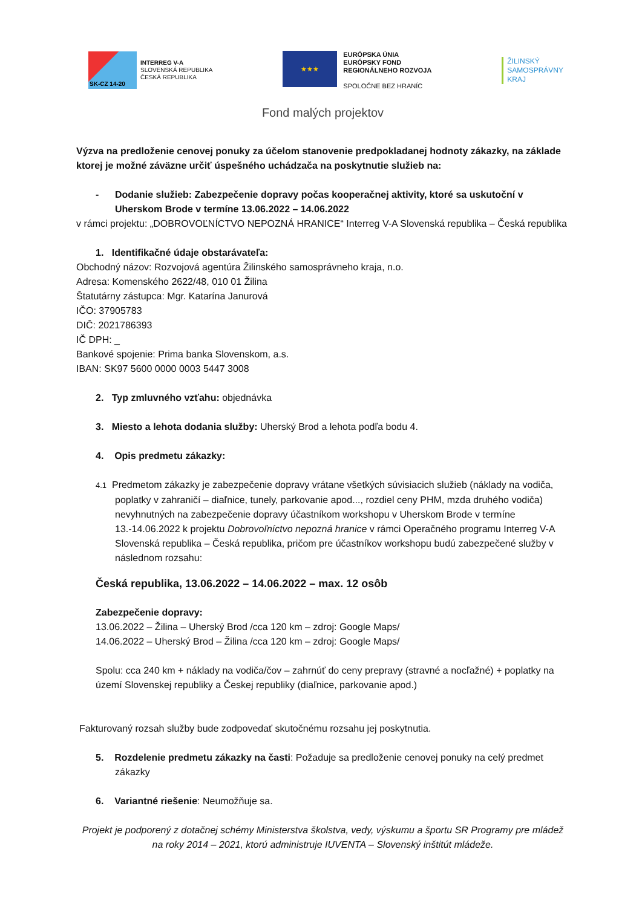SK-CZ 14-20
INTERREG V-A
SLOVENSKÁ REPUBLIKA
ČESKÁ REPUBLIKA
★★★
EURÓPSKA ÚNIA
EURÓPSKY FOND
REGIONÁLNEHO ROZVOJA
SPOLOČNE BEZ HRANÍC
ŽILINSKÝ
SAMOSPRÁVNY
KRAJ
Fond malých projektov
Výzva na predloženie cenovej ponuky za účelom stanovenie predpokladanej hodnoty zákazky, na základe ktorej je možné záväzne určiť úspešného uchádzača na poskytnutie služieb na:
- Dodanie služieb: Zabezpečenie dopravy počas kooperačnej aktivity, ktoré sa uskutoční v Uherskom Brode v termíne 13.06.2022 – 14.06.2022
v rámci projektu: „DOBROVOĽNÍCTVO NEPOZNÁ HRANICE“ Interreg V-A Slovenská republika – Česká republika
1. Identifikačné údaje obstarávateľa:
Obchodný názov: Rozvojová agentúra Žilinského samosprávneho kraja, n.o.
Adresa: Komenského 2622/48, 010 01 Žilina
Štatutárny zástupca: Mgr. Katarína Janurová
IČO: 37905783
DIČ: 2021786393
IČ DPH: _
Bankové spojenie: Prima banka Slovenskom, a.s.
IBAN: SK97 5600 0000 0003 5447 3008
2. Typ zmluvného vzťahu: objednávka
3. Miesto a lehota dodania služby: Uherský Brod a lehota podľa bodu 4.
4. Opis predmetu zákazky:
4.1 Predmetom zákazky je zabezpečenie dopravy vrátane všetkých súvisiacich služieb (náklady na vodiča, poplatky v zahraničí – diaľnice, tunely, parkovanie apod..., rozdiel ceny PHM, mzda druhého vodiča) nevyhnutných na zabezpečenie dopravy účastníkom workshopu v Uherskom Brode v termíne 13.-14.06.2022 k projektu Dobrovoľníctvo nepozná hranice v rámci Operačného programu Interreg V-A Slovenská republika – Česká republika, pričom pre účastníkov workshopu budú zabezpečené služby v následnom rozsahu:
Česká republika, 13.06.2022 – 14.06.2022 – max. 12 osôb
Zabezpečenie dopravy:
13.06.2022 – Žilina – Uherský Brod /cca 120 km – zdroj: Google Maps/
14.06.2022 – Uherský Brod – Žilina /cca 120 km – zdroj: Google Maps/
Spolu: cca 240 km + náklady na vodiča/čov – zahrnúť do ceny prepravy (stravné a nocľažné) + poplatky na území Slovenskej republiky a Českej republiky (diaľnice, parkovanie apod.)
Fakturovaný rozsah služby bude zodpovedať skutočnému rozsahu jej poskytnutia.
5. Rozdelenie predmetu zákazky na časti: Požaduje sa predloženie cenovej ponuky na celý predmet zákazky
6. Variantné riešenie: Neumožňuje sa.
Projekt je podporený z dotačnej schémy Ministerstva školstva, vedy, výskumu a športu SR Programy pre mládež na roky 2014 – 2021, ktorú administruje IUVENTA – Slovenský inštitút mládeže.